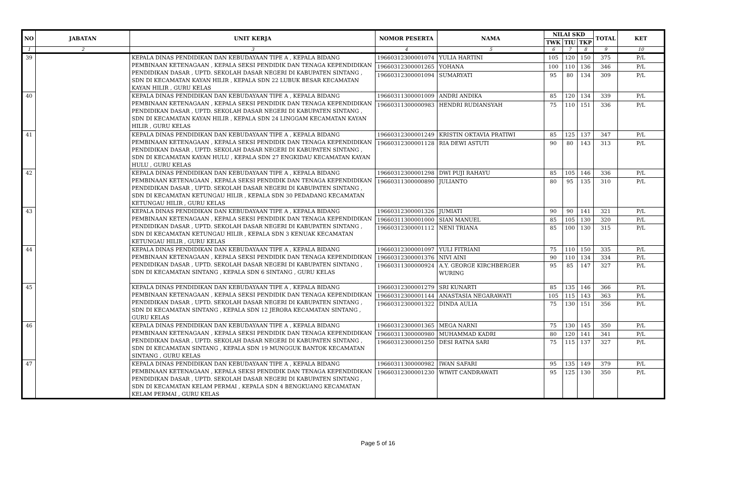| NO | JABATAN | UNIT KERJA | NOMOR PESERTA | NAMA | NILAI SKD | | | TOTAL | KET |
| --- | --- | --- | --- | --- | --- | --- | --- | --- | --- |
| | | | | | TWK | TIU | TKP | | |
| 1 | 2 | 3 | 4 | 5 | 6 | 7 | 8 | 9 | 10 |
| 39 | | KEPALA DINAS PENDIDIKAN DAN KEBUDAYAAN TIPE A , KEPALA BIDANG PEMBINAAN KETENAGAAN , KEPALA SEKSI PENDIDIK DAN TENAGA KEPENDIDIKAN PENDIDIKAN DASAR , UPTD. SEKOLAH DASAR NEGERI DI KABUPATEN SINTANG , SDN DI KECAMATAN KAYAN HILIR , KEPALA SDN 22 LUBUK BESAR KECAMATAN KAYAN HILIR , GURU KELAS | 19660312300001074 | YULIA HARTINI | 105 | 120 | 150 | 375 | P/L |
| | | | 19660312300001265 | YOHANA | 100 | 110 | 136 | 346 | P/L |
| | | | 19660312300001094 | SUMARYATI | 95 | 80 | 134 | 309 | P/L |
| 40 | | KEPALA DINAS PENDIDIKAN DAN KEBUDAYAAN TIPE A , KEPALA BIDANG PEMBINAAN KETENAGAAN , KEPALA SEKSI PENDIDIK DAN TENAGA KEPENDIDIKAN PENDIDIKAN DASAR , UPTD. SEKOLAH DASAR NEGERI DI KABUPATEN SINTANG , SDN DI KECAMATAN KAYAN HILIR , KEPALA SDN 24 LINGGAM KECAMATAN KAYAN HILIR , GURU KELAS | 19660311300001009 | ANDRI ANDIKA | 85 | 120 | 134 | 339 | P/L |
| | | | 19660311300000983 | HENDRI RUDIANSYAH | 75 | 110 | 151 | 336 | P/L |
| 41 | | KEPALA DINAS PENDIDIKAN DAN KEBUDAYAAN TIPE A , KEPALA BIDANG PEMBINAAN KETENAGAAN , KEPALA SEKSI PENDIDIK DAN TENAGA KEPENDIDIKAN PENDIDIKAN DASAR , UPTD. SEKOLAH DASAR NEGERI DI KABUPATEN SINTANG , SDN DI KECAMATAN KAYAN HULU , KEPALA SDN 27 ENGKIDAU KECAMATAN KAYAN HULU , GURU KELAS | 19660312300001249 | KRISTIN OKTAVIA PRATIWI | 85 | 125 | 137 | 347 | P/L |
| | | | 19660312300001128 | RIA DEWI ASTUTI | 90 | 80 | 143 | 313 | P/L |
| 42 | | KEPALA DINAS PENDIDIKAN DAN KEBUDAYAAN TIPE A , KEPALA BIDANG PEMBINAAN KETENAGAAN , KEPALA SEKSI PENDIDIK DAN TENAGA KEPENDIDIKAN PENDIDIKAN DASAR , UPTD. SEKOLAH DASAR NEGERI DI KABUPATEN SINTANG , SDN DI KECAMATAN KETUNGAU HILIR , KEPALA SDN 30 PEDADANG KECAMATAN KETUNGAU HILIR , GURU KELAS | 19660312300001298 | DWI PUJI RAHAYU | 85 | 105 | 146 | 336 | P/L |
| | | | 19660311300000890 | JULIANTO | 80 | 95 | 135 | 310 | P/L |
| 43 | | KEPALA DINAS PENDIDIKAN DAN KEBUDAYAAN TIPE A , KEPALA BIDANG PEMBINAAN KETENAGAAN , KEPALA SEKSI PENDIDIK DAN TENAGA KEPENDIDIKAN PENDIDIKAN DASAR , UPTD. SEKOLAH DASAR NEGERI DI KABUPATEN SINTANG , SDN DI KECAMATAN KETUNGAU HILIR , KEPALA SDN 3 KENUAK KECAMATAN KETUNGAU HILIR , GURU KELAS | 19660312300001326 | JUMIATI | 90 | 90 | 141 | 321 | P/L |
| | | | 19660311300001000 | SIAN MANUEL | 85 | 105 | 130 | 320 | P/L |
| | | | 19660312300001112 | NENI TRIANA | 85 | 100 | 130 | 315 | P/L |
| 44 | | KEPALA DINAS PENDIDIKAN DAN KEBUDAYAAN TIPE A , KEPALA BIDANG PEMBINAAN KETENAGAAN , KEPALA SEKSI PENDIDIK DAN TENAGA KEPENDIDIKAN PENDIDIKAN DASAR , UPTD. SEKOLAH DASAR NEGERI DI KABUPATEN SINTANG , SDN DI KECAMATAN SINTANG , KEPALA SDN 6 SINTANG , GURU KELAS | 19660312300001097 | YULI FITRIANI | 75 | 110 | 150 | 335 | P/L |
| | | | 19660312300001376 | NIVI AINI | 90 | 110 | 134 | 334 | P/L |
| | | | 19660311300000924 | A.Y. GEORGE KIRCHBERGER WURING | 95 | 85 | 147 | 327 | P/L |
| 45 | | KEPALA DINAS PENDIDIKAN DAN KEBUDAYAAN TIPE A , KEPALA BIDANG PEMBINAAN KETENAGAAN , KEPALA SEKSI PENDIDIK DAN TENAGA KEPENDIDIKAN PENDIDIKAN DASAR , UPTD. SEKOLAH DASAR NEGERI DI KABUPATEN SINTANG , SDN DI KECAMATAN SINTANG , KEPALA SDN 12 JERORA KECAMATAN SINTANG , GURU KELAS | 19660312300001279 | SRI KUNARTI | 85 | 135 | 146 | 366 | P/L |
| | | | 19660312300001144 | ANASTASIA NEGARAWATI | 105 | 115 | 143 | 363 | P/L |
| | | | 19660312300001322 | DINDA AULIA | 75 | 130 | 151 | 356 | P/L |
| 46 | | KEPALA DINAS PENDIDIKAN DAN KEBUDAYAAN TIPE A , KEPALA BIDANG PEMBINAAN KETENAGAAN , KEPALA SEKSI PENDIDIK DAN TENAGA KEPENDIDIKAN PENDIDIKAN DASAR , UPTD. SEKOLAH DASAR NEGERI DI KABUPATEN SINTANG , SDN DI KECAMATAN SINTANG , KEPALA SDN 19 MUNGGUK BANTOK KECAMATAN SINTANG , GURU KELAS | 19660312300001365 | MEGA NARNI | 75 | 130 | 145 | 350 | P/L |
| | | | 19660311300000980 | MUHAMMAD KADRI | 80 | 120 | 141 | 341 | P/L |
| | | | 19660312300001250 | DESI RATNA SARI | 75 | 115 | 137 | 327 | P/L |
| 47 | | KEPALA DINAS PENDIDIKAN DAN KEBUDAYAAN TIPE A , KEPALA BIDANG PEMBINAAN KETENAGAAN , KEPALA SEKSI PENDIDIK DAN TENAGA KEPENDIDIKAN PENDIDIKAN DASAR , UPTD. SEKOLAH DASAR NEGERI DI KABUPATEN SINTANG , SDN DI KECAMATAN KELAM PERMAI , KEPALA SDN 4 BENGKUANG KECAMATAN KELAM PERMAI , GURU KELAS | 19660311300000982 | IWAN SAFARI | 95 | 135 | 149 | 379 | P/L |
| | | | 19660312300001230 | WIWIT CANDRAWATI | 95 | 125 | 130 | 350 | P/L |
Page 5 of 16